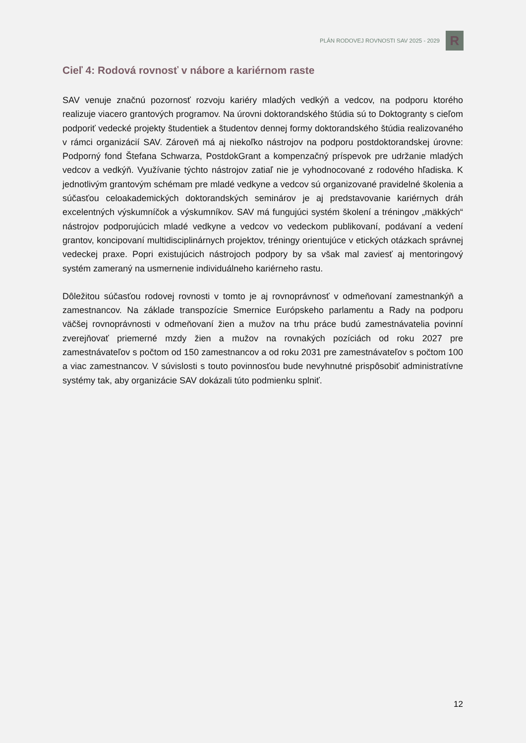PLÁN RODOVEJ ROVNOSTI SAV 2025 - 2029
R
Cieľ 4: Rodová rovnosť v nábore a kariérnom raste
SAV venuje značnú pozornosť rozvoju kariéry mladých vedkýň a vedcov, na podporu ktorého realizuje viacero grantových programov. Na úrovni doktorandského štúdia sú to Doktogranty s cieľom podporiť vedecké projekty študentiek a študentov dennej formy doktorandského štúdia realizovaného v rámci organizácií SAV. Zároveň má aj niekoľko nástrojov na podporu postdoktorandskej úrovne: Podporný fond Štefana Schwarza, PostdokGrant a kompenzačný príspevok pre udržanie mladých vedcov a vedkýň. Využívanie týchto nástrojov zatiaľ nie je vyhodnocované z rodového hľadiska. K jednotlivým grantovým schémam pre mladé vedkyne a vedcov sú organizované pravidelné školenia a súčasťou celoakademických doktorandských seminárov je aj predstavovanie kariérnych dráh excelentných výskumníčok a výskumníkov. SAV má fungujúci systém školení a tréningov „mäkkých“ nástrojov podporujúcich mladé vedkyne a vedcov vo vedeckom publikovaní, podávaní a vedení grantov, koncipovaní multidisciplinárnych projektov, tréningy orientujúce v etických otázkach správnej vedeckej praxe. Popri existujúcich nástrojoch podpory by sa však mal zaviesť aj mentoringový systém zameraný na usmernenie individuálneho kariérneho rastu.
Dôležitou súčasťou rodovej rovnosti v tomto je aj rovnoprávnosť v odmeňovaní zamestnankýň a zamestnancov. Na základe transpozície Smernice Európskeho parlamentu a Rady na podporu väčšej rovnoprávnosti v odmeňovaní žien a mužov na trhu práce budú zamestnávatelia povinní zverejňovať priemerné mzdy žien a mužov na rovnakých pozíciách od roku 2027 pre zamestnávateľov s počtom od 150 zamestnancov a od roku 2031 pre zamestnávateľov s počtom 100 a viac zamestnancov. V súvislosti s touto povinnosťou bude nevyhnutné prispôsobiť administratívne systémy tak, aby organizácie SAV dokázali túto podmienku splniť.
12